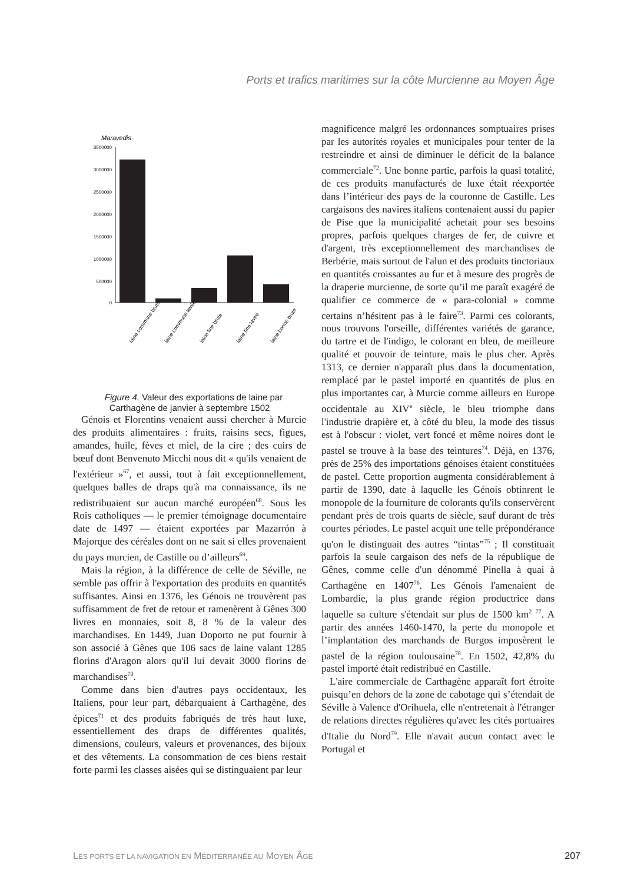Ports et trafics maritimes sur la côte Murcienne au Moyen Âge
Maravedis
3500000
3000000
2500000
2000000
1500000
1000000
500000
0
laine commune brute
laine commune lavée
laine fine brute
laine fine lavée
laine bonne brute
Figure 4. Valeur des exportations de laine par Carthagène de janvier à septembre 1502
Génois et Florentins venaient aussi chercher à Murcie des produits alimentaires : fruits, raisins secs, figues, amandes, huile, fèves et miel, de la cire ; des cuirs de bœuf dont Benvenuto Micchi nous dit « qu'ils venaient de l'extérieur »<sup>67</sup>, et aussi, tout à fait exceptionnellement, quelques balles de draps qu'à ma connaissance, ils ne redistribuaient sur aucun marché européen<sup>68</sup>. Sous les Rois catholiques — le premier témoignage documentaire date de 1497 — étaient exportées par Mazarrón à Majorque des céréales dont on ne sait si elles provenaient du pays murcien, de Castille ou d’ailleurs<sup>69</sup>.
Mais la région, à la différence de celle de Séville, ne semble pas offrir à l'exportation des produits en quantités suffisantes. Ainsi en 1376, les Génois ne trouvèrent pas suffisamment de fret de retour et ramenèrent à Gênes 300 livres en monnaies, soit 8, 8 % de la valeur des marchandises. En 1449, Juan Doporto ne put fournir à son associé à Gênes que 106 sacs de laine valant 1285 florins d'Aragon alors qu'il lui devait 3000 florins de marchandises<sup>70</sup>.
Comme dans bien d'autres pays occidentaux, les Italiens, pour leur part, débarquaient à Carthagène, des épices<sup>71</sup> et des produits fabriqués de très haut luxe, essentiellement des draps de différentes qualités, dimensions, couleurs, valeurs et provenances, des bijoux et des vêtements. La consommation de ces biens restait forte parmi les classes aisées qui se distinguaient par leur
magnificence malgré les ordonnances somptuaires prises par les autorités royales et municipales pour tenter de la restreindre et ainsi de diminuer le déficit de la balance commerciale<sup>72</sup>. Une bonne partie, parfois la quasi totalité, de ces produits manufacturés de luxe était réexportée dans l’intérieur des pays de la couronne de Castille. Les cargaisons des navires italiens contenaient aussi du papier de Pise que la municipalité achetait pour ses besoins propres, parfois quelques charges de fer, de cuivre et d'argent, très exceptionnellement des marchandises de Berbérie, mais surtout de l'alun et des produits tinctoriaux en quantités croissantes au fur et à mesure des progrès de la draperie murcienne, de sorte qu’il me paraît exagéré de qualifier ce commerce de « para-colonial » comme certains n’hésitent pas à le faire<sup>73</sup>. Parmi ces colorants, nous trouvons l'orseille, différentes variétés de garance, du tartre et de l'indigo, le colorant en bleu, de meilleure qualité et pouvoir de teinture, mais le plus cher. Après 1313, ce dernier n'apparaît plus dans la documentation, remplacé par le pastel importé en quantités de plus en plus importantes car, à Murcie comme ailleurs en Europe occidentale au XIV<sup>e</sup> siècle, le bleu triomphe dans l'industrie drapière et, à côté du bleu, la mode des tissus est à l'obscur : violet, vert foncé et même noires dont le pastel se trouve à la base des teintures<sup>74</sup>. Déjà, en 1376, près de 25% des importations génoises étaient constituées de pastel. Cette proportion augmenta considérablement à partir de 1390, date à laquelle les Génois obtinrent le monopole de la fourniture de colorants qu'ils conservèrent pendant près de trois quarts de siècle, sauf durant de très courtes périodes. Le pastel acquit une telle prépondérance qu'on le distinguait des autres “tintas”<sup>75</sup> ; Il constituait parfois la seule cargaison des nefs de la république de Gênes, comme celle d'un dénommé Pinella à quai à Carthagène en 1407<sup>76</sup>. Les Génois l'amenaient de Lombardie, la plus grande région productrice dans laquelle sa culture s'étendait sur plus de 1500 km<sup>2</sup> <sup>77</sup>. A partir des années 1460-1470, la perte du monopole et l’implantation des marchands de Burgos imposèrent le pastel de la région toulousaine<sup>78</sup>. En 1502, 42,8% du pastel importé était redistribué en Castille.
L'aire commerciale de Carthagène apparaît fort étroite puisqu’en dehors de la zone de cabotage qui s’étendait de Séville à Valence d'Orihuela, elle n'entretenait à l'étranger de relations directes régulières qu'avec les cités portuaires d'Italie du Nord<sup>79</sup>. Elle n'avait aucun contact avec le Portugal et
LES PORTS ET LA NAVIGATION EN MÉDITERRANÉE AU MOYEN ÂGE 207